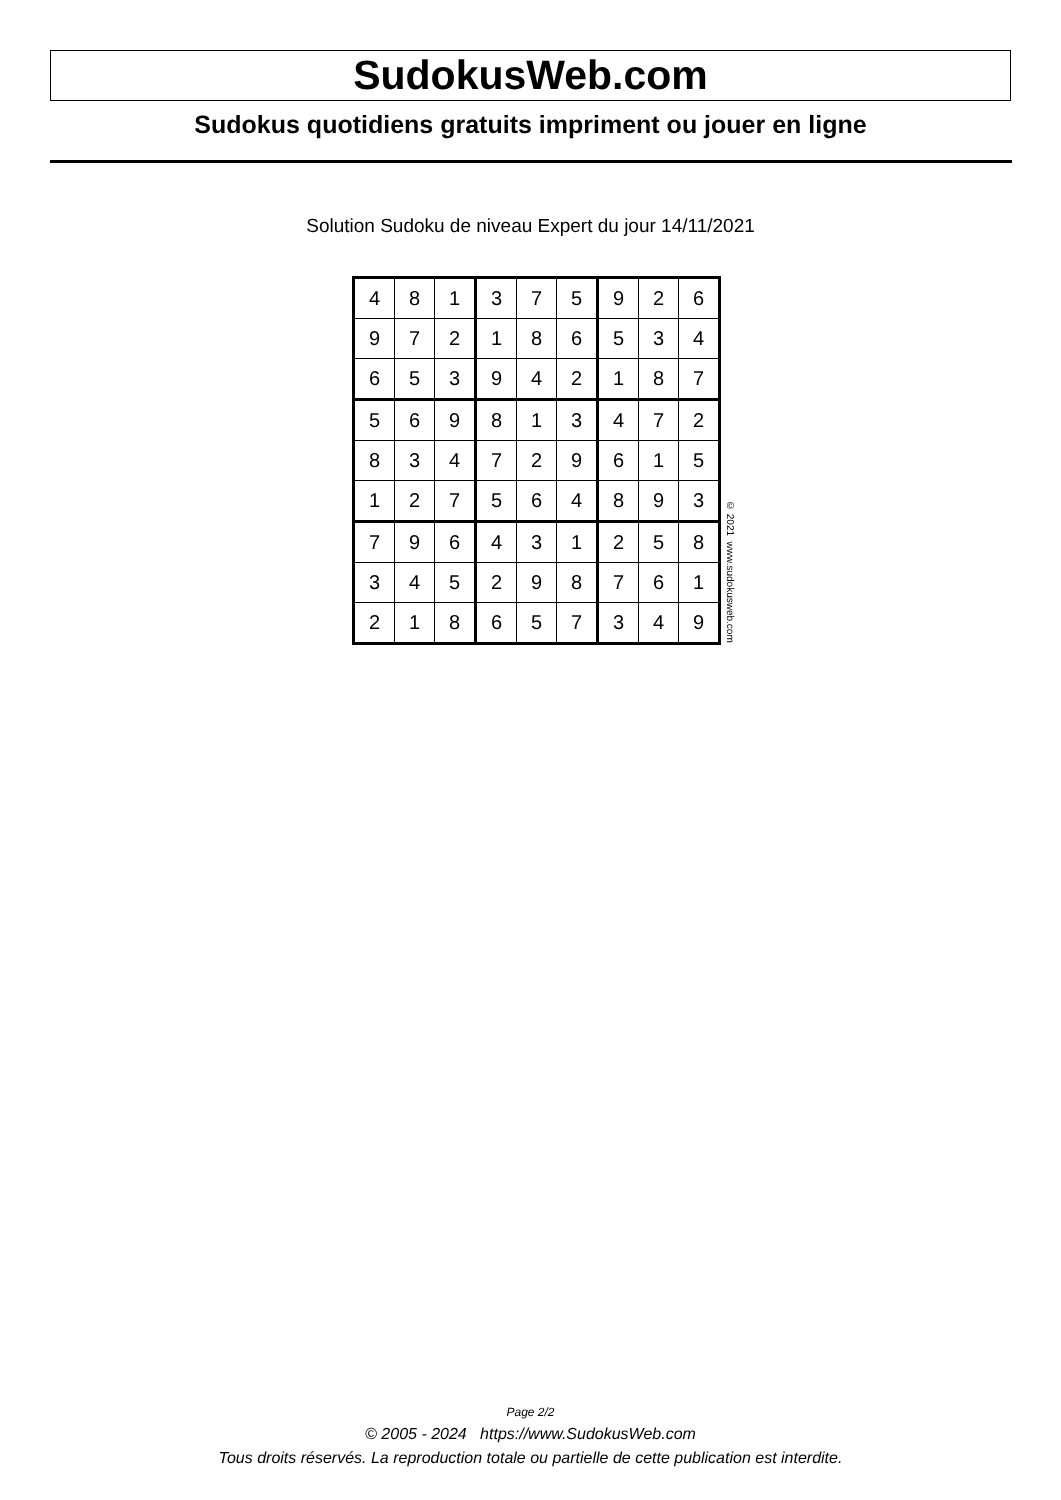SudokusWeb.com
Sudokus quotidiens gratuits impriment ou jouer en ligne
Solution Sudoku de niveau Expert du jour 14/11/2021
| 4 | 8 | 1 | 3 | 7 | 5 | 9 | 2 | 6 |
| 9 | 7 | 2 | 1 | 8 | 6 | 5 | 3 | 4 |
| 6 | 5 | 3 | 9 | 4 | 2 | 1 | 8 | 7 |
| 5 | 6 | 9 | 8 | 1 | 3 | 4 | 7 | 2 |
| 8 | 3 | 4 | 7 | 2 | 9 | 6 | 1 | 5 |
| 1 | 2 | 7 | 5 | 6 | 4 | 8 | 9 | 3 |
| 7 | 9 | 6 | 4 | 3 | 1 | 2 | 5 | 8 |
| 3 | 4 | 5 | 2 | 9 | 8 | 7 | 6 | 1 |
| 2 | 1 | 8 | 6 | 5 | 7 | 3 | 4 | 9 |
© 2021 www.sudokusweb.com
Page 2/2
© 2005 - 2024 https://www.SudokusWeb.com
Tous droits réservés. La reproduction totale ou partielle de cette publication est interdite.